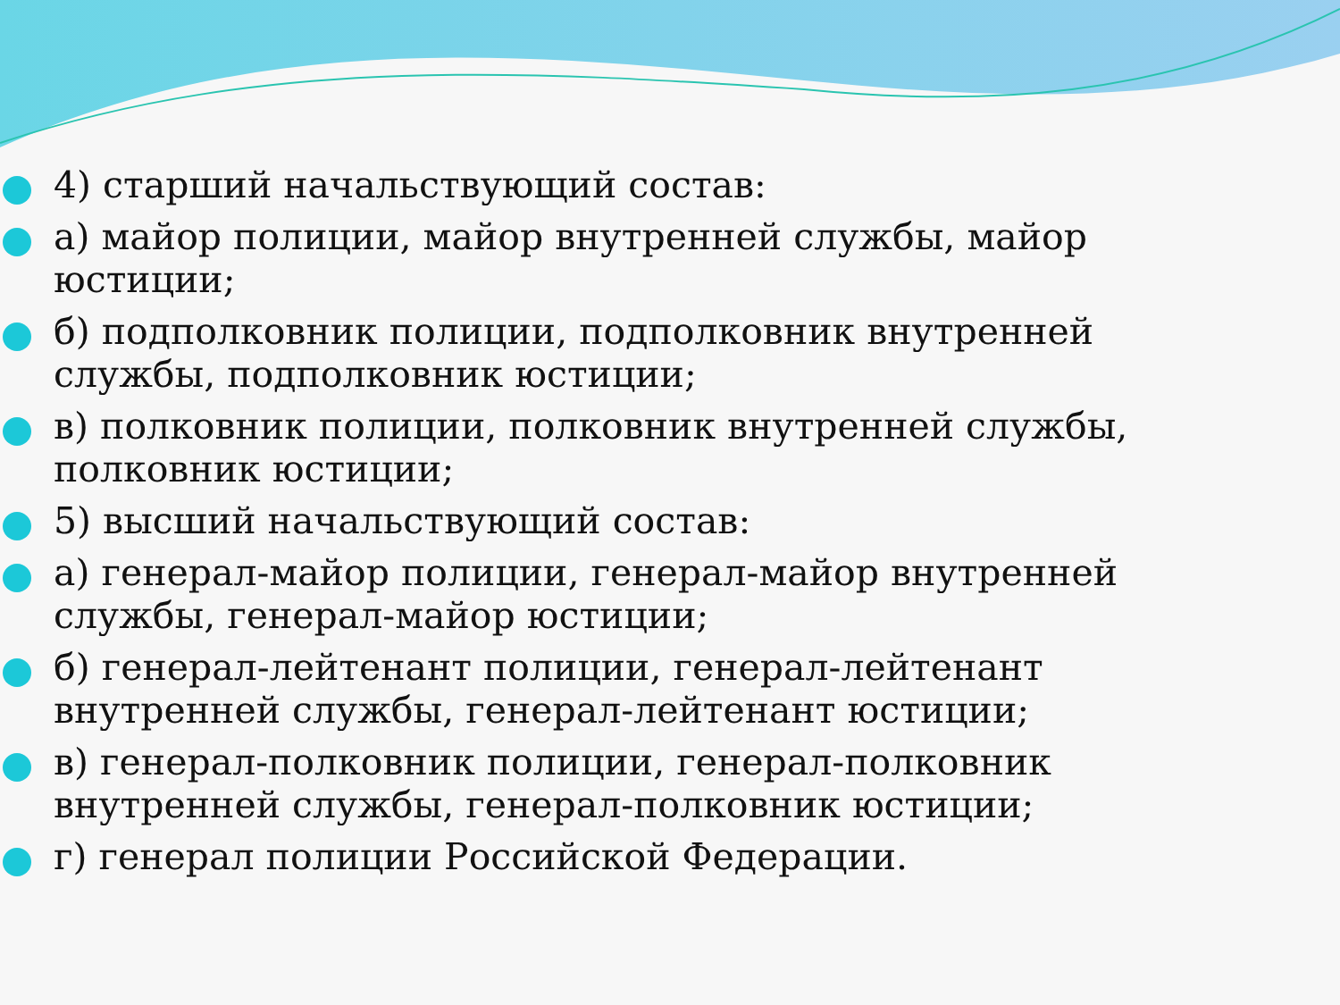4) старший начальствующий состав:
а) майор полиции, майор внутренней службы, майор юстиции;
б) подполковник полиции, подполковник внутренней службы, подполковник юстиции;
в) полковник полиции, полковник внутренней службы, полковник юстиции;
5) высший начальствующий состав:
а) генерал-майор полиции, генерал-майор внутренней службы, генерал-майор юстиции;
б) генерал-лейтенант полиции, генерал-лейтенант внутренней службы, генерал-лейтенант юстиции;
в) генерал-полковник полиции, генерал-полковник внутренней службы, генерал-полковник юстиции;
г) генерал полиции Российской Федерации.